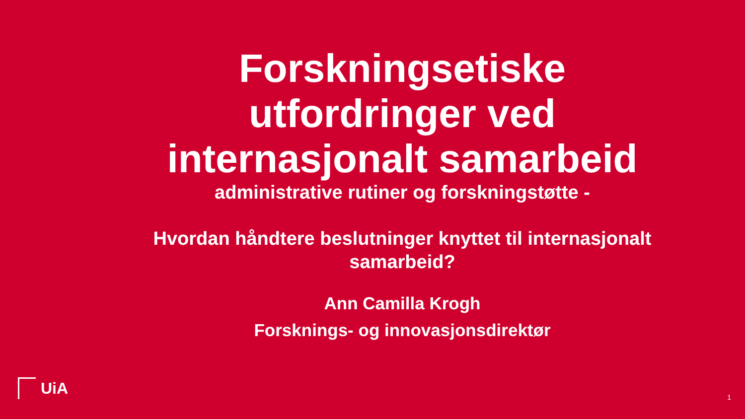Forskningsetiske utfordringer ved internasjonalt samarbeid
administrative rutiner og forskningstøtte -
Hvordan håndtere beslutninger knyttet til internasjonalt samarbeid?
Ann Camilla Krogh
Forsknings- og innovasjonsdirektør
UiA
1